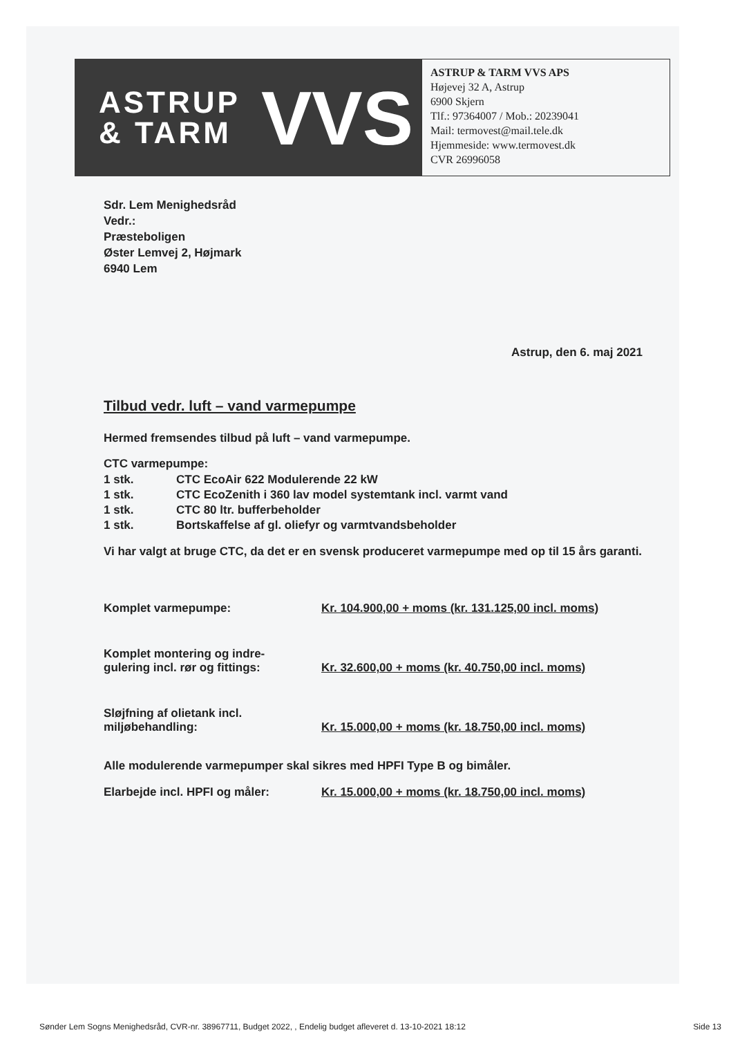ASTRUP
& TARM
VVS
ASTRUP & TARM VVS APS
Højevej 32 A, Astrup
6900 Skjern
Tlf.: 97364007 / Mob.: 20239041
Mail: termovest@mail.tele.dk
Hjemmeside: www.termovest.dk
CVR 26996058
Sdr. Lem Menighedsråd
Vedr.:
Præsteboligen
Øster Lemvej 2, Højmark
6940 Lem
Astrup, den 6. maj 2021
Tilbud vedr. luft – vand varmepumpe
Hermed fremsendes tilbud på luft – vand varmepumpe.
CTC varmepumpe:
| 1 stk. | CTC EcoAir 622 Modulerende 22 kW |
| 1 stk. | CTC EcoZenith i 360 lav model systemtank incl. varmt vand |
| 1 stk. | CTC 80 ltr. bufferbeholder |
| 1 stk. | Bortskaffelse af gl. oliefyr og varmtvandsbeholder |
Vi har valgt at bruge CTC, da det er en svensk produceret varmepumpe med op til 15 års garanti.
| Komplet varmepumpe: | Kr. 104.900,00 + moms (kr. 131.125,00 incl. moms) |
| Komplet montering og indre- gulering incl. rør og fittings: | Kr. 32.600,00 + moms (kr. 40.750,00 incl. moms) |
| Sløjfning af olietank incl. miljøbehandling: | Kr. 15.000,00 + moms (kr. 18.750,00 incl. moms) |
Alle modulerende varmepumper skal sikres med HPFI Type B og bimåler.
| Elarbejde incl. HPFI og måler: | Kr. 15.000,00 + moms (kr. 18.750,00 incl. moms) |
Sønder Lem Sogns Menighedsråd, CVR-nr. 38967711, Budget 2022, , Endelig budget afleveret d. 13-10-2021 18:12 Side 13